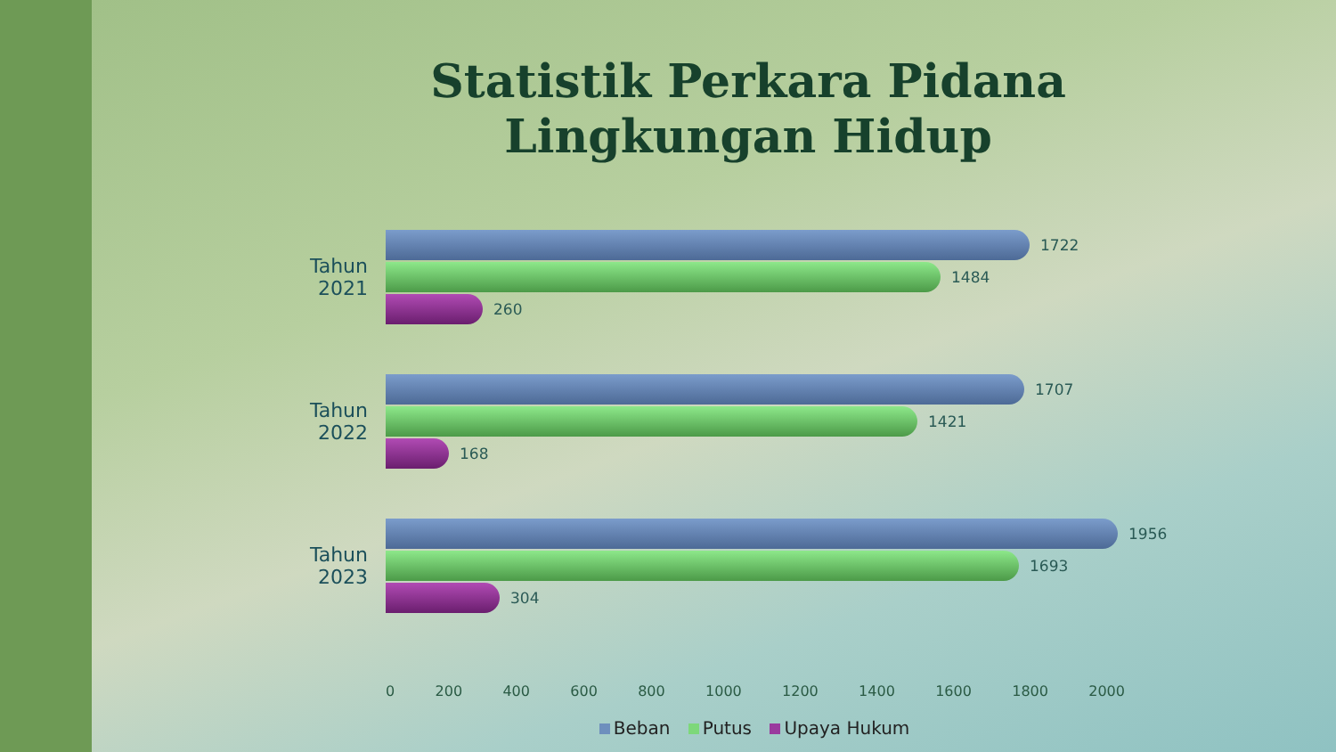Statistik Perkara Pidana
Lingkungan Hidup
Tahun 2021
1722
1484
260
Tahun 2022
1707
1421
168
Tahun 2023
1956
1693
304
0 200 400 600 800 1000 1200 1400 1600 1800 2000
Beban Putus Upaya Hukum